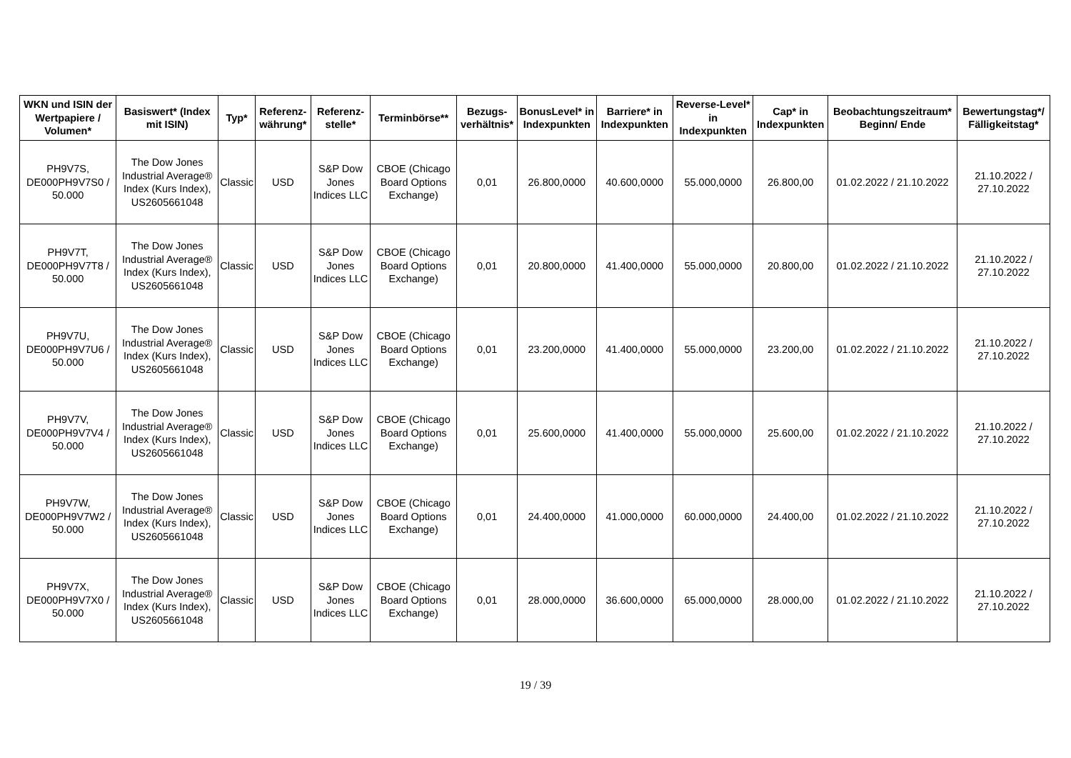| WKN und ISIN der Wertpapiere / Volumen* | Basiswert* (Index mit ISIN) | Typ* | Referenz-währung* | Referenz-stelle* | Terminbörse** | Bezugs-verhältnis* | BonusLevel* in Indexpunkten | Barriere* in Indexpunkten | Reverse-Level* in Indexpunkten | Cap* in Indexpunkten | Beobachtungszeitraum* Beginn/ Ende | Bewertungstag*/ Fälligkeitstag* |
| --- | --- | --- | --- | --- | --- | --- | --- | --- | --- | --- | --- | --- |
| PH9V7S, DE000PH9V7S0 / 50.000 | The Dow Jones Industrial Average® Index (Kurs Index), US2605661048 | Classic | USD | S&P Dow Jones Indices LLC | CBOE (Chicago Board Options Exchange) | 0,01 | 26.800,0000 | 40.600,0000 | 55.000,0000 | 26.800,00 | 01.02.2022 / 21.10.2022 | 21.10.2022 / 27.10.2022 |
| PH9V7T, DE000PH9V7T8 / 50.000 | The Dow Jones Industrial Average® Index (Kurs Index), US2605661048 | Classic | USD | S&P Dow Jones Indices LLC | CBOE (Chicago Board Options Exchange) | 0,01 | 20.800,0000 | 41.400,0000 | 55.000,0000 | 20.800,00 | 01.02.2022 / 21.10.2022 | 21.10.2022 / 27.10.2022 |
| PH9V7U, DE000PH9V7U6 / 50.000 | The Dow Jones Industrial Average® Index (Kurs Index), US2605661048 | Classic | USD | S&P Dow Jones Indices LLC | CBOE (Chicago Board Options Exchange) | 0,01 | 23.200,0000 | 41.400,0000 | 55.000,0000 | 23.200,00 | 01.02.2022 / 21.10.2022 | 21.10.2022 / 27.10.2022 |
| PH9V7V, DE000PH9V7V4 / 50.000 | The Dow Jones Industrial Average® Index (Kurs Index), US2605661048 | Classic | USD | S&P Dow Jones Indices LLC | CBOE (Chicago Board Options Exchange) | 0,01 | 25.600,0000 | 41.400,0000 | 55.000,0000 | 25.600,00 | 01.02.2022 / 21.10.2022 | 21.10.2022 / 27.10.2022 |
| PH9V7W, DE000PH9V7W2 / 50.000 | The Dow Jones Industrial Average® Index (Kurs Index), US2605661048 | Classic | USD | S&P Dow Jones Indices LLC | CBOE (Chicago Board Options Exchange) | 0,01 | 24.400,0000 | 41.000,0000 | 60.000,0000 | 24.400,00 | 01.02.2022 / 21.10.2022 | 21.10.2022 / 27.10.2022 |
| PH9V7X, DE000PH9V7X0 / 50.000 | The Dow Jones Industrial Average® Index (Kurs Index), US2605661048 | Classic | USD | S&P Dow Jones Indices LLC | CBOE (Chicago Board Options Exchange) | 0,01 | 28.000,0000 | 36.600,0000 | 65.000,0000 | 28.000,00 | 01.02.2022 / 21.10.2022 | 21.10.2022 / 27.10.2022 |
19 / 39